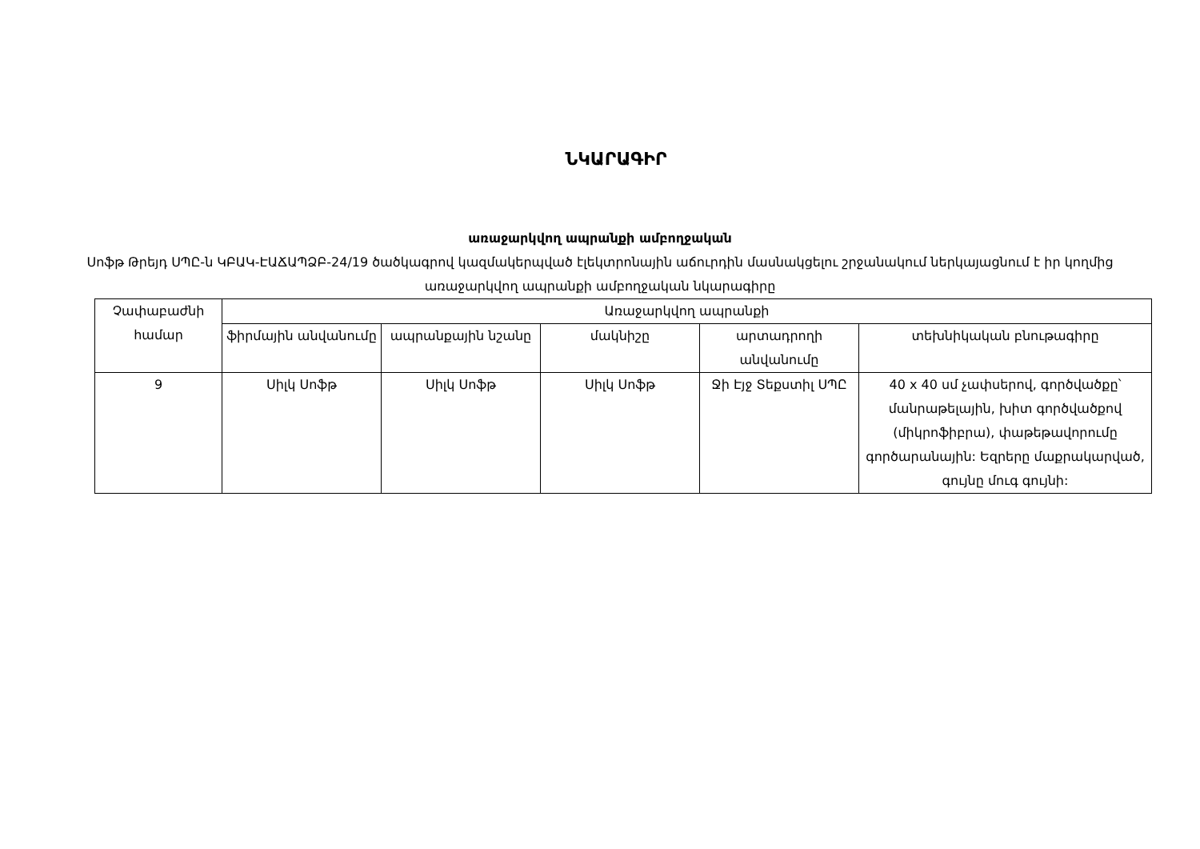ՆԿԱՐԱԳԻՐ
առաջարկվող ապրանքի ամբողջական
Սոֆթ Թրեյդ ՍՊԸ-ն ԿԲԱԿ-ԷԱՃԱՊՁԲ-24/19 ծածկագրով կազմակերպված էլեկտրոնային աճուրդին մասնակցելու շրջանակում ներկայացնում է իր կողմից առաջարկվող ապրանքի ամբողջական նկարագիրը
| Չափաբաժնի համար | Առաջարկվող ապրանքի | | | | |
| --- | --- | --- | --- | --- | --- |
| | ֆիրմային անվանումը | ապրանքային նշանը | մակնիշը | արտադրողի անվանումը | տեխնիկական բնութագիրը |
| 9 | Սիլկ Սոֆթ | Սիլկ Սոֆթ | Սիլկ Սոֆթ | Ջի Էյջ Տեքստիլ ՍՊԸ | 40 x 40 սմ չափսերով, գործվածքը՝ մանրաթելային, խիտ գործվածքով (միկրոֆիբրա), փաթեթավորումը գործարանային: Եզրերը մաքրակարված, գույնը մուգ գույնի: |